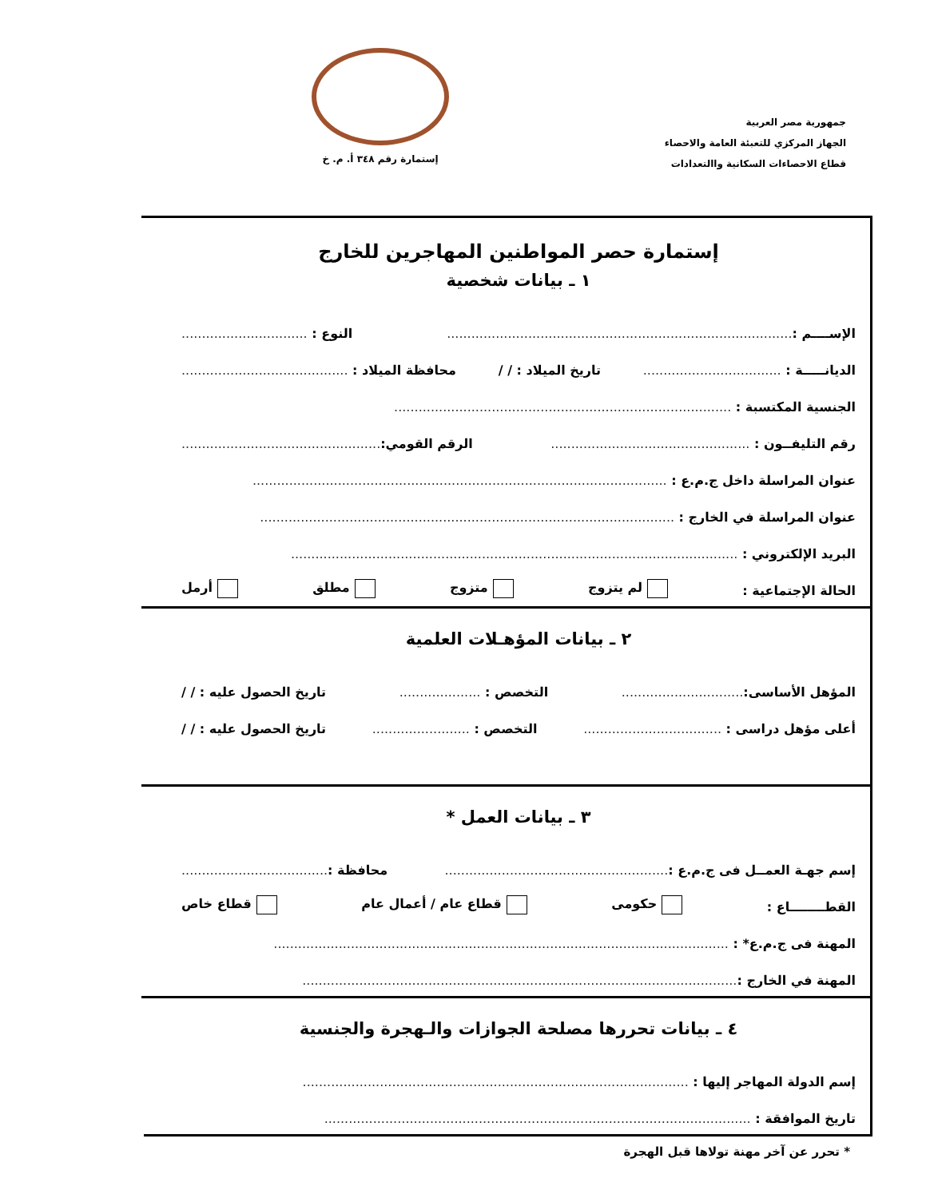جمهورية مصر العربية
الجهاز المركزي للتعبئة العامة والاحصاء
قطاع الاحصاءات السكانية واالتعدادات
إستمارة رقم ٣٤٨ أ. م. خ
إستمارة حصر المواطنين المهاجرين للخارج
١ ـ بيانات شخصية
الإســــم :..................................................................................... النوع : ...............................
الديانـــــة : .................................. تاريخ الميلاد : / / محافظة الميلاد : .........................................
الجنسية المكتسبة : ...................................................................................
رقم التليفــون : ................................................. الرقم القومي:.................................................
عنوان المراسلة داخل ج.م.ع : ......................................................................................................
عنوان المراسلة في الخارج : ......................................................................................................
البريد الإلكتروني : ..............................................................................................................
الحالة الإجتماعية : لم يتزوج متزوج مطلق أرمل
٢ ـ بيانات المؤهـلات العلمية
المؤهل الأساسى:.............................. التخصص : .................... تاريخ الحصول عليه : / /
أعلى مؤهل دراسى : .................................. التخصص : ........................ تاريخ الحصول عليه : / /
٣ ـ بيانات العمل *
إسم جهـة العمــل فى ج.م.ع :....................................................... محافظة :....................................
القطــــــــاع : حكومى قطاع عام / أعمال عام قطاع خاص
المهنة فى ج.م.ع* : ................................................................................................................
المهنة في الخارج :...........................................................................................................
٤ ـ بيانات تحررها مصلحة الجوازات والـهجرة والجنسية
إسم الدولة المهاجر إليها : ...............................................................................................
تاريخ الموافقة : .........................................................................................................
* تحرر عن آخر مهنة تولاها قبل الهجرة